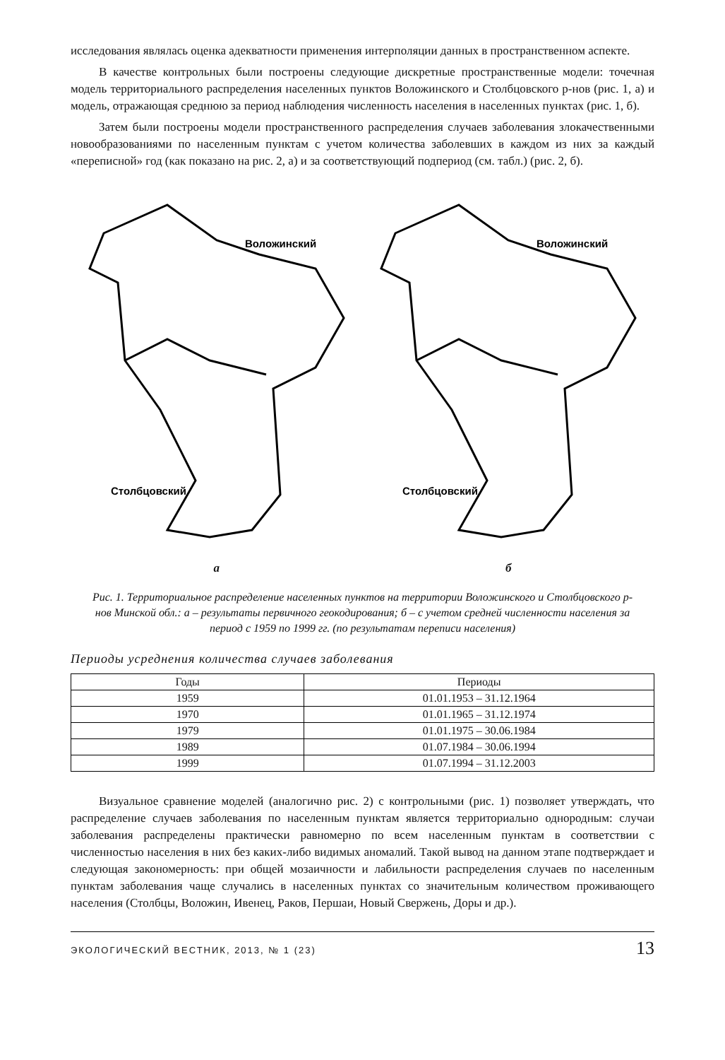исследования являлась оценка адекватности применения интерполяции данных в пространственном аспекте.
В качестве контрольных были построены следующие дискретные пространственные модели: точечная модель территориального распределения населенных пунктов Воложинского и Столбцовского р-нов (рис. 1, а) и модель, отражающая среднюю за период наблюдения численность населения в населенных пунктах (рис. 1, б).
Затем были построены модели пространственного распределения случаев заболевания злокачественными новообразованиями по населенным пунктам с учетом количества заболевших в каждом из них за каждый «переписной» год (как показано на рис. 2, а) и за соответствующий подпериод (см. табл.) (рис. 2, б).
Воложинский
Столбцовский
а
Воложинский
Столбцовский
б
Рис. 1. Территориальное распределение населенных пунктов на территории Воложинского и Столбцовского р-нов Минской обл.: а – результаты первичного геокодирования; б – с учетом средней численности населения за период с 1959 по 1999 гг. (по результатам переписи населения)
Периоды усреднения количества случаев заболевания
| Годы | Периоды |
| --- | --- |
| 1959 | 01.01.1953 – 31.12.1964 |
| 1970 | 01.01.1965 – 31.12.1974 |
| 1979 | 01.01.1975 – 30.06.1984 |
| 1989 | 01.07.1984 – 30.06.1994 |
| 1999 | 01.07.1994 – 31.12.2003 |
Визуальное сравнение моделей (аналогично рис. 2) с контрольными (рис. 1) позволяет утверждать, что распределение случаев заболевания по населенным пунктам является территориально однородным: случаи заболевания распределены практически равномерно по всем населенным пунктам в соответствии с численностью населения в них без каких-либо видимых аномалий. Такой вывод на данном этапе подтверждает и следующая закономерность: при общей мозаичности и лабильности распределения случаев по населенным пунктам заболевания чаще случались в населенных пунктах со значительным количеством проживающего населения (Столбцы, Воложин, Ивенец, Раков, Першаи, Новый Свержень, Доры и др.).
ЭКОЛОГИЧЕСКИЙ ВЕСТНИК, 2013, № 1 (23) 13